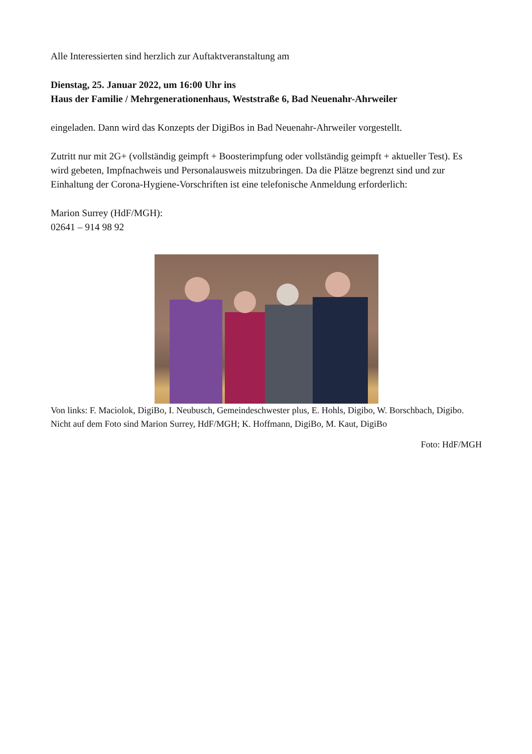Alle Interessierten sind herzlich zur Auftaktveranstaltung am
Dienstag, 25. Januar 2022, um 16:00 Uhr ins
Haus der Familie / Mehrgenerationenhaus, Weststraße 6, Bad Neuenahr-Ahrweiler
eingeladen. Dann wird das Konzepts der DigiBos in Bad Neuenahr-Ahrweiler vorgestellt.
Zutritt nur mit 2G+ (vollständig geimpft + Boosterimpfung oder vollständig geimpft + aktueller Test). Es wird gebeten, Impfnachweis und Personalausweis mitzubringen. Da die Plätze begrenzt sind und zur Einhaltung der Corona-Hygiene-Vorschriften ist eine telefonische Anmeldung erforderlich:
Marion Surrey (HdF/MGH):
02641 – 914 98 92
Von links: F. Maciolok, DigiBo, I. Neubusch, Gemeindeschwester plus, E. Hohls, Digibo, W. Borschbach, Digibo. Nicht auf dem Foto sind Marion Surrey, HdF/MGH; K. Hoffmann, DigiBo, M. Kaut, DigiBo
Foto: HdF/MGH